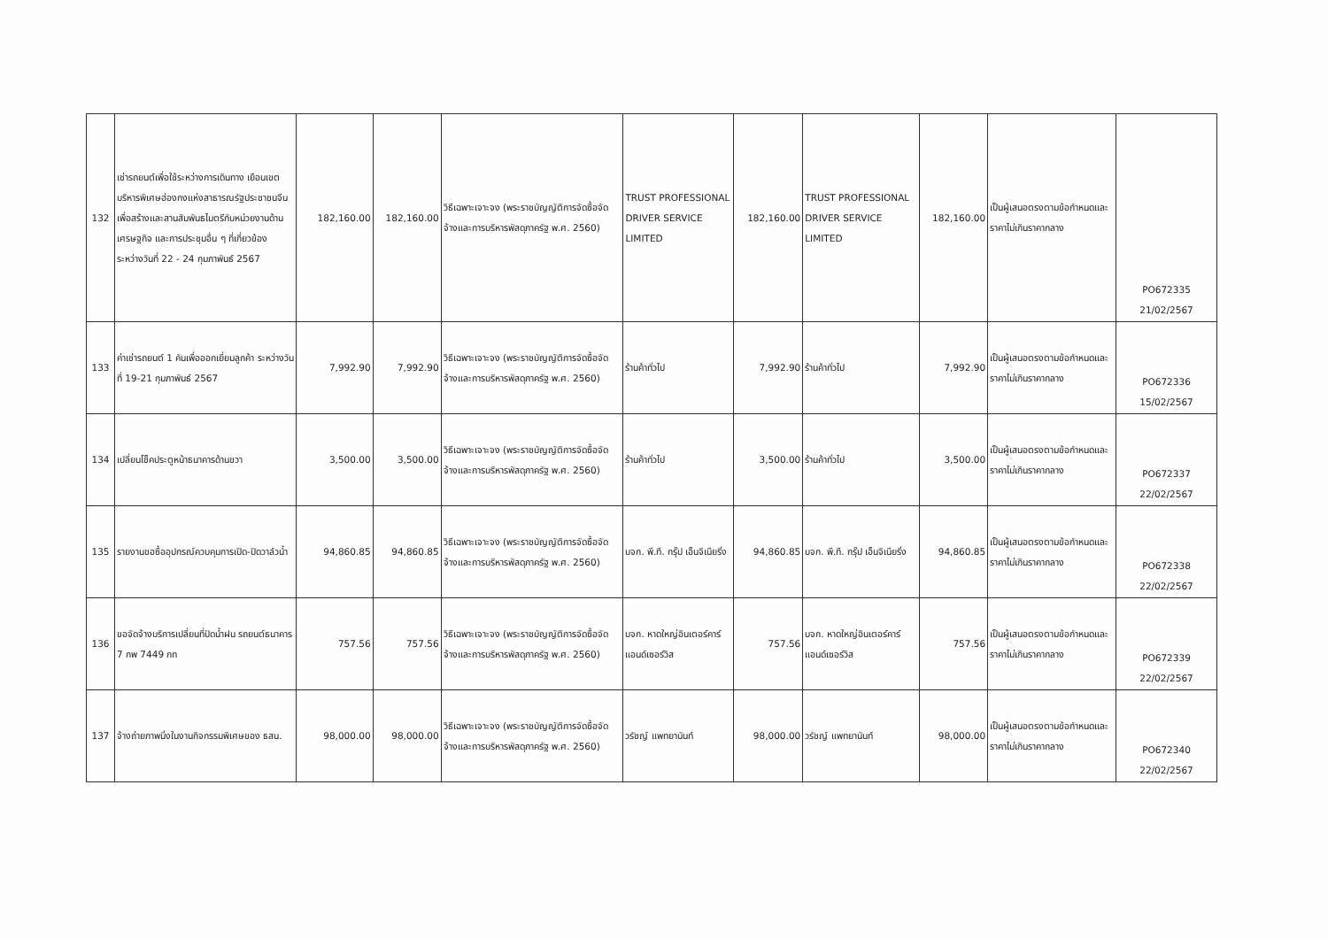| 132 | เช่ารถยนต์เพื่อใช้ระหว่างการเดินทาง เยือนเขตบริหารพิเศษฮ่องกงแห่งสาธารณรัฐประชาชนจีนเพื่อสร้างและสานสัมพันธไมตรีกับหน่วยงานด้านเศรษฐกิจ และการประชุมอื่น ๆ ที่เกี่ยวข้อง ระหว่างวันที่ 22 - 24 กุมภาพันธ์ 2567 | 182,160.00 | 182,160.00 | วิธีเฉพาะเจาะจง (พระราชบัญญัติการจัดซื้อจัดจ้างและการบริหารพัสดุภาครัฐ พ.ศ. 2560) | TRUST PROFESSIONAL DRIVER SERVICE LIMITED | 182,160.00 | TRUST PROFESSIONAL DRIVER SERVICE LIMITED | 182,160.00 | เป็นผู้เสนอตรงตามข้อกำหนดและราคาไม่เกินราคากลาง | PO672335 21/02/2567 |
| 133 | ค่าเช่ารถยนต์ 1 คันเพื่อออกเยี่ยมลูกค้า ระหว่างวันที่ 19-21 กุมภาพันธ์ 2567 | 7,992.90 | 7,992.90 | วิธีเฉพาะเจาะจง (พระราชบัญญัติการจัดซื้อจัดจ้างและการบริหารพัสดุภาครัฐ พ.ศ. 2560) | ร้านค้าทั่วไป | 7,992.90 | ร้านค้าทั่วไป | 7,992.90 | เป็นผู้เสนอตรงตามข้อกำหนดและราคาไม่เกินราคากลาง | PO672336 15/02/2567 |
| 134 | เปลี่ยนโช็คประตูหน้าธนาคารด้านขวา | 3,500.00 | 3,500.00 | วิธีเฉพาะเจาะจง (พระราชบัญญัติการจัดซื้อจัดจ้างและการบริหารพัสดุภาครัฐ พ.ศ. 2560) | ร้านค้าทั่วไป | 3,500.00 | ร้านค้าทั่วไป | 3,500.00 | เป็นผู้เสนอตรงตามข้อกำหนดและราคาไม่เกินราคากลาง | PO672337 22/02/2567 |
| 135 | รายงานขอซื้ออุปกรณ์ควบคุมการเปิด-ปิดวาล์วน้ำ | 94,860.85 | 94,860.85 | วิธีเฉพาะเจาะจง (พระราชบัญญัติการจัดซื้อจัดจ้างและการบริหารพัสดุภาครัฐ พ.ศ. 2560) | บจก. พี.ที. กรุ๊ป เอ็นจิเนียริ่ง | 94,860.85 | บจก. พี.ที. กรุ๊ป เอ็นจิเนียริ่ง | 94,860.85 | เป็นผู้เสนอตรงตามข้อกำหนดและราคาไม่เกินราคากลาง | PO672338 22/02/2567 |
| 136 | ขอจัดจ้างบริการเปลี่ยนที่ปัดน้ำฝน รถยนต์ธนาคาร 7 กพ 7449 กท | 757.56 | 757.56 | วิธีเฉพาะเจาะจง (พระราชบัญญัติการจัดซื้อจัดจ้างและการบริหารพัสดุภาครัฐ พ.ศ. 2560) | บจก. หาดใหญ่อินเตอร์คาร์แอนด์เซอร์วิส | 757.56 | บจก. หาดใหญ่อินเตอร์คาร์แอนด์เซอร์วิส | 757.56 | เป็นผู้เสนอตรงตามข้อกำหนดและราคาไม่เกินราคากลาง | PO672339 22/02/2567 |
| 137 | จ้างถ่ายภาพนิ่งในงานกิจกรรมพิเศษของ ธสน. | 98,000.00 | 98,000.00 | วิธีเฉพาะเจาะจง (พระราชบัญญัติการจัดซื้อจัดจ้างและการบริหารพัสดุภาครัฐ พ.ศ. 2560) | วรัชญ์ แพทยานันท์ | 98,000.00 | วรัชญ์ แพทยานันท์ | 98,000.00 | เป็นผู้เสนอตรงตามข้อกำหนดและราคาไม่เกินราคากลาง | PO672340 22/02/2567 |